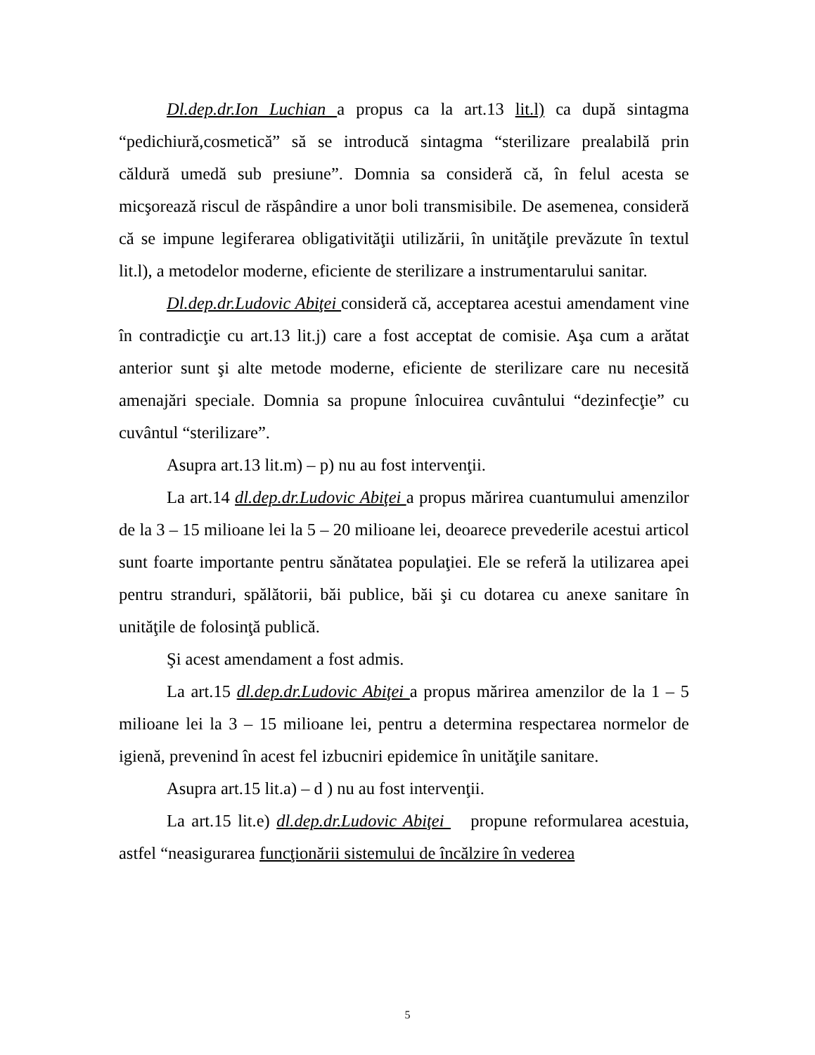Dl.dep.dr.Ion Luchian a propus ca la art.13 lit.l) ca după sintagma “pedichiură,cosmetică” să se introducă sintagma “sterilizare prealabilă prin căldură umedă sub presiune”. Domnia sa consideră că, în felul acesta se micşorează riscul de răspândire a unor boli transmisibile. De asemenea, consideră că se impune legiferarea obligativităţii utilizării, în unităţile prevăzute în textul lit.l), a metodelor moderne, eficiente de sterilizare a instrumentarului sanitar.
Dl.dep.dr.Ludovic Abiţei consideră că, acceptarea acestui amendament vine în contradicţie cu art.13 lit.j) care a fost acceptat de comisie. Aşa cum a arătat anterior sunt şi alte metode moderne, eficiente de sterilizare care nu necesită amenajări speciale. Domnia sa propune înlocuirea cuvântului “dezinfecţie” cu cuvântul “sterilizare”.
Asupra art.13 lit.m) – p) nu au fost intervenţii.
La art.14 dl.dep.dr.Ludovic Abiţei a propus mărirea cuantumului amenzilor de la 3 – 15 milioane lei la 5 – 20 milioane lei, deoarece prevederile acestui articol sunt foarte importante pentru sănătatea populaţiei. Ele se referă la utilizarea apei pentru stranduri, spălătorii, băi publice, băi şi cu dotarea cu anexe sanitare în unităţile de folosinţă publică.
Şi acest amendament a fost admis.
La art.15 dl.dep.dr.Ludovic Abiţei a propus mărirea amenzilor de la 1 – 5 milioane lei la 3 – 15 milioane lei, pentru a determina respectarea normelor de igienă, prevenind în acest fel izbucniri epidemice în unităţile sanitare.
Asupra art.15 lit.a) – d ) nu au fost intervenţii.
La art.15 lit.e) dl.dep.dr.Ludovic Abiţei propune reformularea acestuia, astfel “neasigurarea funcţionării sistemului de încălzire în vederea
5